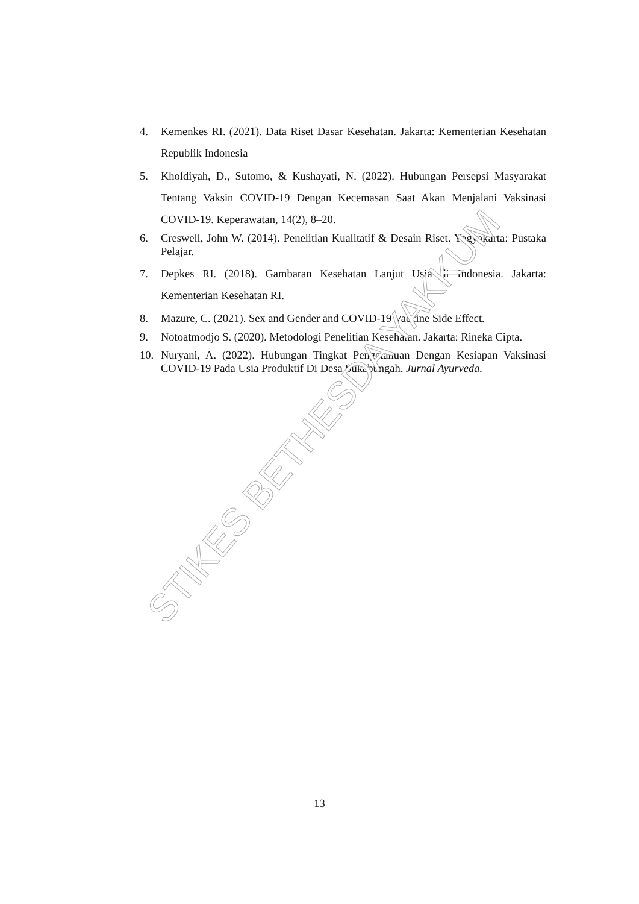4. Kemenkes RI. (2021). Data Riset Dasar Kesehatan. Jakarta: Kementerian Kesehatan Republik Indonesia
5. Kholdiyah, D., Sutomo, & Kushayati, N. (2022). Hubungan Persepsi Masyarakat Tentang Vaksin COVID-19 Dengan Kecemasan Saat Akan Menjalani Vaksinasi COVID-19. Keperawatan, 14(2), 8–20.
6. Creswell, John W. (2014). Penelitian Kualitatif & Desain Riset. Yogyakarta: Pustaka Pelajar.
7. Depkes RI. (2018). Gambaran Kesehatan Lanjut Usia di Indonesia. Jakarta: Kementerian Kesehatan RI.
8. Mazure, C. (2021). Sex and Gender and COVID-19 Vaccine Side Effect.
9. Notoatmodjo S. (2020). Metodologi Penelitian Kesehatan. Jakarta: Rineka Cipta.
10. Nuryani, A. (2022). Hubungan Tingkat Pengetahuan Dengan Kesiapan Vaksinasi COVID-19 Pada Usia Produktif Di Desa Sukabungah. Jurnal Ayurveda.
13
STIKES BETHESDA YAKKUM